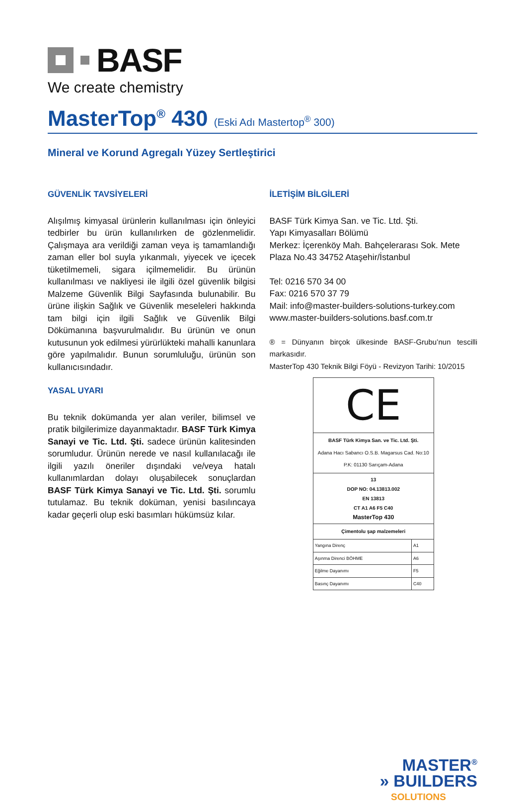BASF
We create chemistry
MasterTop<sup>®</sup> 430 (Eski Adı Mastertop<sup>®</sup> 300)
Mineral ve Korund Agregalı Yüzey Sertleştirici
GÜVENLİK TAVSİYELERİ
Alışılmış kimyasal ürünlerin kullanılması için önleyici tedbirler bu ürün kullanılırken de gözlenmelidir. Çalışmaya ara verildiği zaman veya iş tamamlandığı zaman eller bol suyla yıkanmalı, yiyecek ve içecek tüketilmemeli, sigara içilmemelidir. Bu ürünün kullanılması ve nakliyesi ile ilgili özel güvenlik bilgisi Malzeme Güvenlik Bilgi Sayfasında bulunabilir. Bu ürüne ilişkin Sağlık ve Güvenlik meseleleri hakkında tam bilgi için ilgili Sağlık ve Güvenlik Bilgi Dökümanına başvurulmalıdır. Bu ürünün ve onun kutusunun yok edilmesi yürürlükteki mahalli kanunlara göre yapılmalıdır. Bunun sorumluluğu, ürünün son kullanıcısındadır.
YASAL UYARI
Bu teknik dokümanda yer alan veriler, bilimsel ve pratik bilgilerimize dayanmaktadır. BASF Türk Kimya Sanayi ve Tic. Ltd. Şti. sadece ürünün kalitesinden sorumludur. Ürünün nerede ve nasıl kullanılacağı ile ilgili yazılı öneriler dışındaki ve/veya hatalı kullanımlardan dolayı oluşabilecek sonuçlardan BASF Türk Kimya Sanayi ve Tic. Ltd. Şti. sorumlu tutulamaz. Bu teknik doküman, yenisi basılıncaya kadar geçerli olup eski basımları hükümsüz kılar.
İLETİŞİM BİLGİLERİ
BASF Türk Kimya San. ve Tic. Ltd. Şti.
Yapı Kimyasalları Bölümü
Merkez: İçerenköy Mah. Bahçelerarası Sok. Mete Plaza No.43 34752 Ataşehir/İstanbul
Tel: 0216 570 34 00
Fax: 0216 570 37 79
Mail: info@master-builders-solutions-turkey.com
www.master-builders-solutions.basf.com.tr
® = Dünyanın birçok ülkesinde BASF-Grubu’nun tescilli markasıdır.
MasterTop 430 Teknik Bilgi Föyü - Revizyon Tarihi: 10/2015
C​E
BASF Türk Kimya San. ve Tic. Ltd. Şti.
Adana Hacı Sabancı O.S.B. Magarsus Cad. No:10
P.K: 01130 Sarıçam-Adana
13
DOP NO: 04.13813.002
EN 13813
CT A1 A6 F5 C40
MasterTop 430
Çimentolu şap malzemeleri
| Yangına Direnç | A1 |
| Aşınma Direnci BÖHME | A6 |
| Eğilme Dayanımı | F5 |
| Basınç Dayanımı | C40 |
MASTER<sup>®</sup>
» BUILDERS
SOLUTIONS